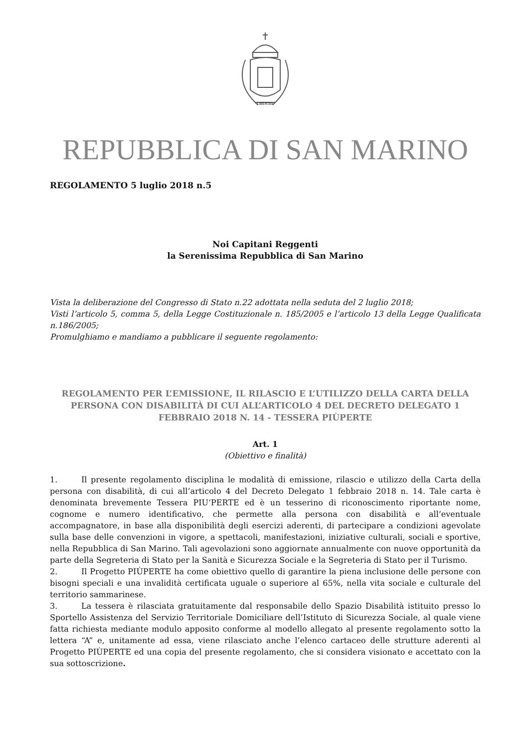LIBERTAS
REPUBBLICA DI SAN MARINO
REGOLAMENTO 5 luglio 2018 n.5
Noi Capitani Reggenti
la Serenissima Repubblica di San Marino
Vista la deliberazione del Congresso di Stato n.22 adottata nella seduta del 2 luglio 2018;
Visti l’articolo 5, comma 5, della Legge Costituzionale n. 185/2005 e l’articolo 13 della Legge Qualificata n.186/2005;
Promulghiamo e mandiamo a pubblicare il seguente regolamento:
REGOLAMENTO PER L’EMISSIONE, IL RILASCIO E L’UTILIZZO DELLA CARTA DELLA PERSONA CON DISABILITÀ DI CUI ALL’ARTICOLO 4 DEL DECRETO DELEGATO 1 FEBBRAIO 2018 N. 14 - TESSERA PIÙPERTE
Art. 1
(Obiettivo e finalità)
1. Il presente regolamento disciplina le modalità di emissione, rilascio e utilizzo della Carta della persona con disabilità, di cui all’articolo 4 del Decreto Delegato 1 febbraio 2018 n. 14. Tale carta è denominata brevemente Tessera PIU’PERTE ed è un tesserino di riconoscimento riportante nome, cognome e numero identificativo, che permette alla persona con disabilità e all’eventuale accompagnatore, in base alla disponibilità degli esercizi aderenti, di partecipare a condizioni agevolate sulla base delle convenzioni in vigore, a spettacoli, manifestazioni, iniziative culturali, sociali e sportive, nella Repubblica di San Marino. Tali agevolazioni sono aggiornate annualmente con nuove opportunità da parte della Segreteria di Stato per la Sanità e Sicurezza Sociale e la Segreteria di Stato per il Turismo.
2. Il Progetto PIÙPERTE ha come obiettivo quello di garantire la piena inclusione delle persone con bisogni speciali e una invalidità certificata uguale o superiore al 65%, nella vita sociale e culturale del territorio sammarinese.
3. La tessera è rilasciata gratuitamente dal responsabile dello Spazio Disabilità istituito presso lo Sportello Assistenza del Servizio Territoriale Domiciliare dell’Istituto di Sicurezza Sociale, al quale viene fatta richiesta mediante modulo apposito conforme al modello allegato al presente regolamento sotto la lettera “A” e, unitamente ad essa, viene rilasciato anche l’elenco cartaceo delle strutture aderenti al Progetto PIÙPERTE ed una copia del presente regolamento, che si considera visionato e accettato con la sua sottoscrizione.